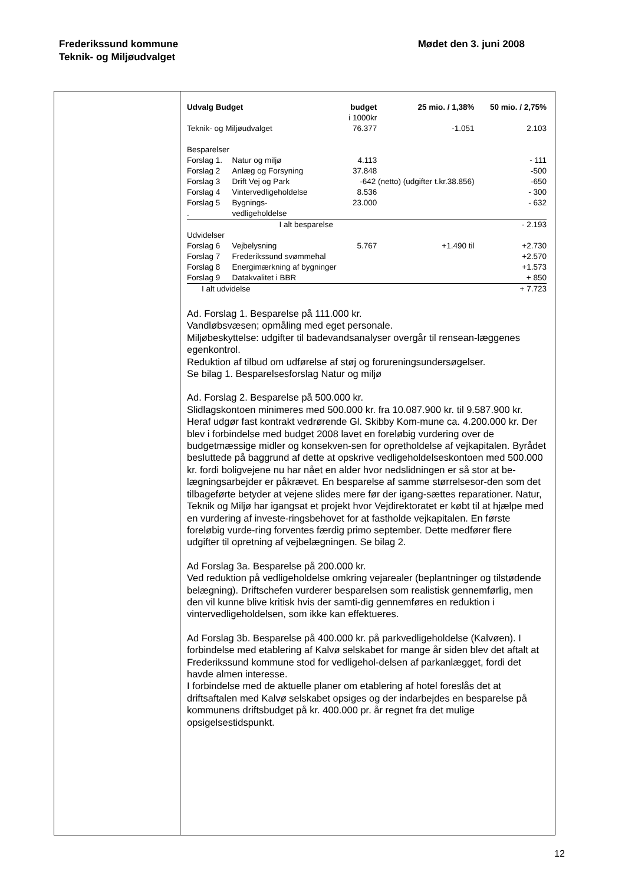Frederikssund kommune
Teknik- og Miljøudvalget
Mødet den 3. juni 2008
| Udvalg Budget | | budget i 1000kr | 25 mio. / 1,38% | 50 mio. / 2,75% |
| --- | --- | --- | --- | --- |
| Teknik- og Miljøudvalget | | 76.377 | -1.051 | 2.103 |
| Besparelser | | | | |
| Forslag 1. | Natur og miljø | 4.113 | | - 111 |
| Forslag 2 | Anlæg og Forsyning | 37.848 | | -500 |
| Forslag 3 | Drift Vej og Park | -642 (netto) (udgifter t.kr.38.856) | | -650 |
| Forslag 4 | Vintervedligeholdelse | 8.536 | | - 300 |
| Forslag 5 . | Bygnings- vedligeholdelse | 23.000 | | - 632 |
| | I alt besparelse | | | - 2.193 |
| Udvidelser | | | | |
| Forslag 6 | Vejbelysning | 5.767 | +1.490 til | +2.730 |
| Forslag 7 | Frederikssund svømmehal | | | +2.570 |
| Forslag 8 | Energimærkning af bygninger | | | +1.573 |
| Forslag 9 | Datakvalitet i BBR | | | + 850 |
| I alt udvidelse | | | | + 7.723 |
Ad. Forslag 1. Besparelse på 111.000 kr.
Vandløbsvæsen; opmåling med eget personale.
Miljøbeskyttelse: udgifter til badevandsanalyser overgår til rensean-læggenes egenkontrol.
Reduktion af tilbud om udførelse af støj og forureningsundersøgelser.
Se bilag 1. Besparelsesforslag Natur og miljø
Ad. Forslag 2. Besparelse på 500.000 kr.
Slidlagskontoen minimeres med 500.000 kr. fra 10.087.900 kr. til 9.587.900 kr. Heraf udgør fast kontrakt vedrørende Gl. Skibby Kom-mune ca. 4.200.000 kr. Der blev i forbindelse med budget 2008 lavet en foreløbig vurdering over de budgetmæssige midler og konsekven-sen for opretholdelse af vejkapitalen. Byrådet besluttede på baggrund af dette at opskrive vedligeholdelseskontoen med 500.000 kr. fordi boligvejene nu har nået en alder hvor nedslidningen er så stor at be-lægningsarbejder er påkrævet. En besparelse af samme størrelsesor-den som det tilbageførte betyder at vejene slides mere før der igang-sættes reparationer. Natur, Teknik og Miljø har igangsat et projekt hvor Vejdirektoratet er købt til at hjælpe med en vurdering af investe-ringsbehovet for at fastholde vejkapitalen. En første foreløbig vurde-ring forventes færdig primo september. Dette medfører flere udgifter til opretning af vejbelægningen. Se bilag 2.
Ad Forslag 3a. Besparelse på 200.000 kr.
Ved reduktion på vedligeholdelse omkring vejarealer (beplantninger og tilstødende belægning). Driftschefen vurderer besparelsen som realistisk gennemførlig, men den vil kunne blive kritisk hvis der samti-dig gennemføres en reduktion i vintervedligeholdelsen, som ikke kan effektueres.
Ad Forslag 3b. Besparelse på 400.000 kr. på parkvedligeholdelse (Kalvøen). I forbindelse med etablering af Kalvø selskabet for mange år siden blev det aftalt at Frederikssund kommune stod for vedligehol-delsen af parkanlægget, fordi det havde almen interesse.
I forbindelse med de aktuelle planer om etablering af hotel foreslås det at driftsaftalen med Kalvø selskabet opsiges og der indarbejdes en besparelse på kommunens driftsbudget på kr. 400.000 pr. år regnet fra det mulige opsigelsestidspunkt.
12